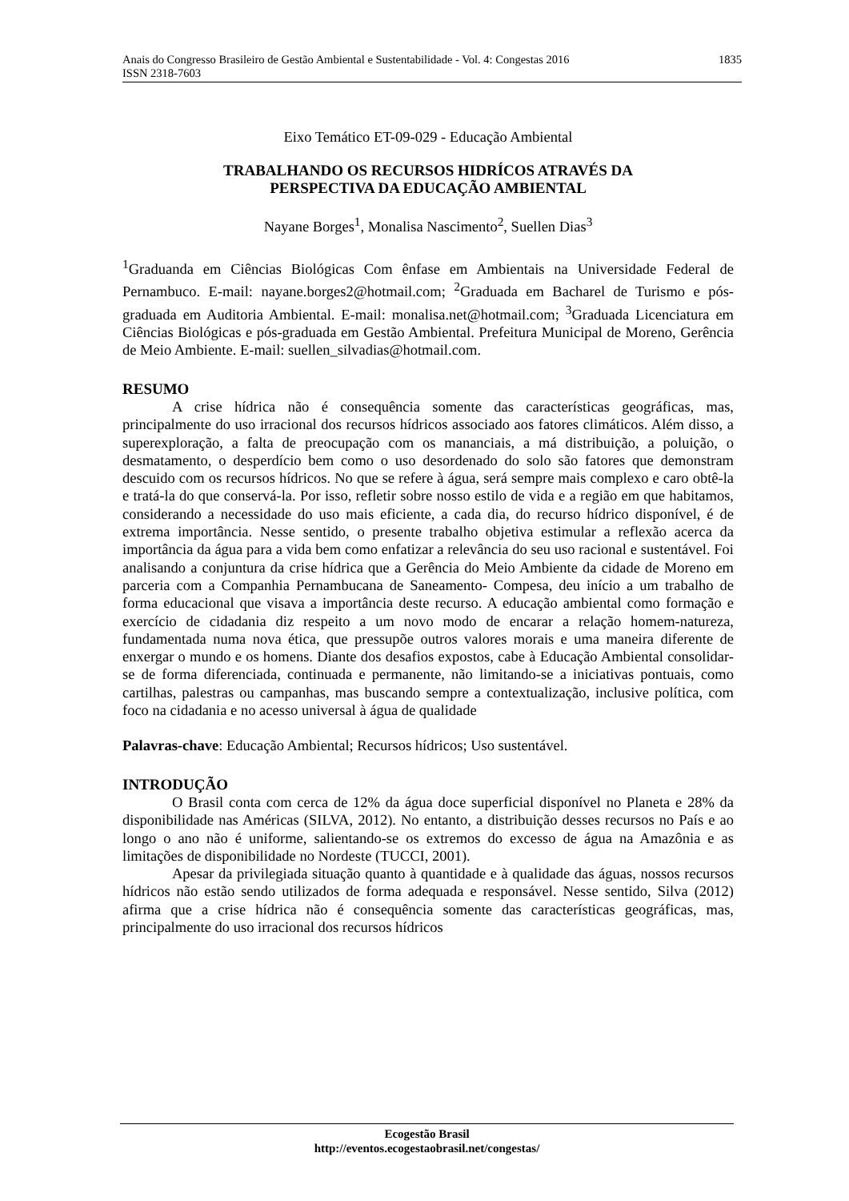Anais do Congresso Brasileiro de Gestão Ambiental e Sustentabilidade - Vol. 4: Congestas 2016 1835
ISSN 2318-7603
Eixo Temático ET-09-029 - Educação Ambiental
TRABALHANDO OS RECURSOS HIDRÍCOS ATRAVÉS DA
PERSPECTIVA DA EDUCAÇÃO AMBIENTAL
Nayane Borges<sup>1</sup>, Monalisa Nascimento<sup>2</sup>, Suellen Dias<sup>3</sup>
<sup>1</sup> Graduanda em Ciências Biológicas Com ênfase em Ambientais na Universidade Federal de Pernambuco. E-mail: nayane.borges2@hotmail.com; <sup>2</sup>Graduada em Bacharel de Turismo e pós-graduada em Auditoria Ambiental. E-mail: monalisa.net@hotmail.com; <sup>3</sup>Graduada Licenciatura em Ciências Biológicas e pós-graduada em Gestão Ambiental. Prefeitura Municipal de Moreno, Gerência de Meio Ambiente. E-mail: suellen_silvadias@hotmail.com.
RESUMO
A crise hídrica não é consequência somente das características geográficas, mas, principalmente do uso irracional dos recursos hídricos associado aos fatores climáticos. Além disso, a superexploração, a falta de preocupação com os mananciais, a má distribuição, a poluição, o desmatamento, o desperdício bem como o uso desordenado do solo são fatores que demonstram descuido com os recursos hídricos. No que se refere à água, será sempre mais complexo e caro obtê-la e tratá-la do que conservá-la. Por isso, refletir sobre nosso estilo de vida e a região em que habitamos, considerando a necessidade do uso mais eficiente, a cada dia, do recurso hídrico disponível, é de extrema importância. Nesse sentido, o presente trabalho objetiva estimular a reflexão acerca da importância da água para a vida bem como enfatizar a relevância do seu uso racional e sustentável. Foi analisando a conjuntura da crise hídrica que a Gerência do Meio Ambiente da cidade de Moreno em parceria com a Companhia Pernambucana de Saneamento- Compesa, deu início a um trabalho de forma educacional que visava a importância deste recurso. A educação ambiental como formação e exercício de cidadania diz respeito a um novo modo de encarar a relação homem-natureza, fundamentada numa nova ética, que pressupõe outros valores morais e uma maneira diferente de enxergar o mundo e os homens. Diante dos desafios expostos, cabe à Educação Ambiental consolidar-se de forma diferenciada, continuada e permanente, não limitando-se a iniciativas pontuais, como cartilhas, palestras ou campanhas, mas buscando sempre a contextualização, inclusive política, com foco na cidadania e no acesso universal à água de qualidade
Palavras-chave: Educação Ambiental; Recursos hídricos; Uso sustentável.
INTRODUÇÃO
O Brasil conta com cerca de 12% da água doce superficial disponível no Planeta e 28% da disponibilidade nas Américas (SILVA, 2012). No entanto, a distribuição desses recursos no País e ao longo o ano não é uniforme, salientando-se os extremos do excesso de água na Amazônia e as limitações de disponibilidade no Nordeste (TUCCI, 2001).
Apesar da privilegiada situação quanto à quantidade e à qualidade das águas, nossos recursos hídricos não estão sendo utilizados de forma adequada e responsável. Nesse sentido, Silva (2012) afirma que a crise hídrica não é consequência somente das características geográficas, mas, principalmente do uso irracional dos recursos hídricos
Ecogestão Brasil
http://eventos.ecogestaobrasil.net/congestas/